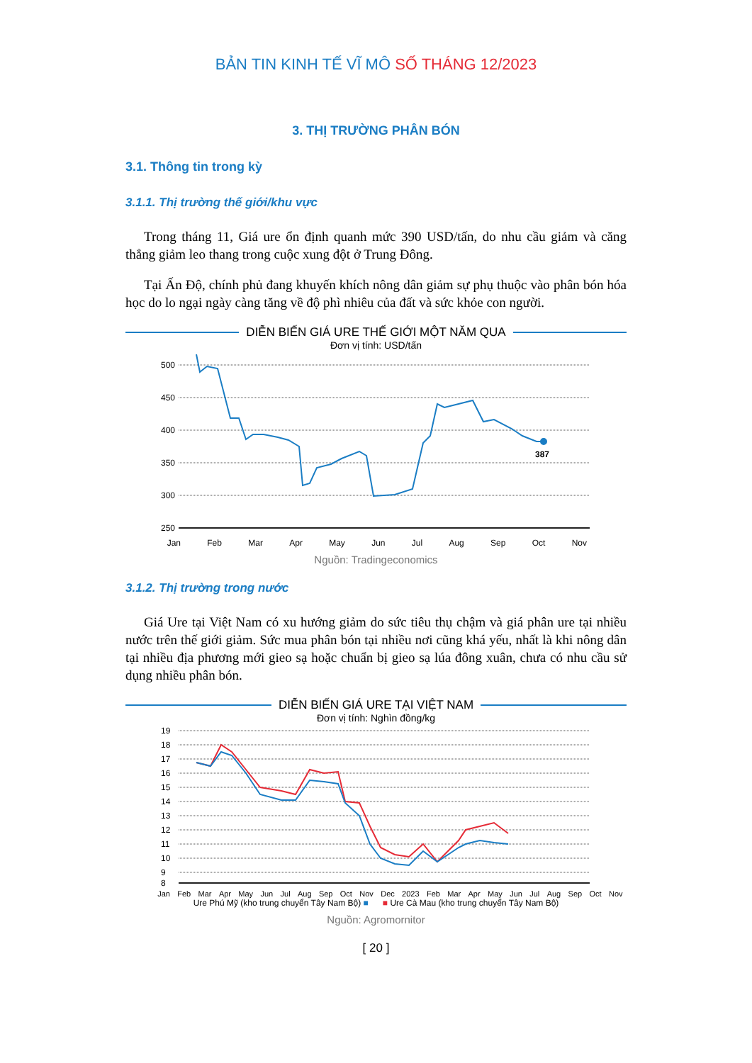BẢN TIN KINH TẾ VĨ MÔ SỐ THÁNG 12/2023
3. THỊ TRƯỜNG PHÂN BÓN
3.1. Thông tin trong kỳ
3.1.1. Thị trường thế giới/khu vực
Trong tháng 11, Giá ure ổn định quanh mức 390 USD/tấn, do nhu cầu giảm và căng thẳng giảm leo thang trong cuộc xung đột ở Trung Đông.
Tại Ấn Độ, chính phủ đang khuyến khích nông dân giảm sự phụ thuộc vào phân bón hóa học do lo ngại ngày càng tăng về độ phì nhiêu của đất và sức khỏe con người.
DIỄN BIẾN GIÁ URE THẾ GIỚI MỘT NĂM QUA
Đơn vị tính: USD/tấn
500
450
400
350
300
250
387
Jan Feb Mar Apr May Jun Jul Aug Sep Oct Nov
Nguồn: Tradingeconomics
3.1.2. Thị trường trong nước
Giá Ure tại Việt Nam có xu hướng giảm do sức tiêu thụ chậm và giá phân ure tại nhiều nước trên thế giới giảm. Sức mua phân bón tại nhiều nơi cũng khá yếu, nhất là khi nông dân tại nhiều địa phương mới gieo sạ hoặc chuẩn bị gieo sạ lúa đông xuân, chưa có nhu cầu sử dụng nhiều phân bón.
DIỄN BIẾN GIÁ URE TẠI VIỆT NAM
Đơn vị tính: Nghìn đồng/kg
19
18
17
16
15
14
13
12
11
10
9
8
Jan Feb Mar Apr May Jun Jul Aug Sep Oct Nov Dec 2023 Feb Mar Apr May Jun Jul Aug Sep Oct Nov
Ure Phú Mỹ (kho trung chuyển Tây Nam Bộ) ■ ■ Ure Cà Mau (kho trung chuyển Tây Nam Bộ)
Nguồn: Agromornitor
[ 20 ]